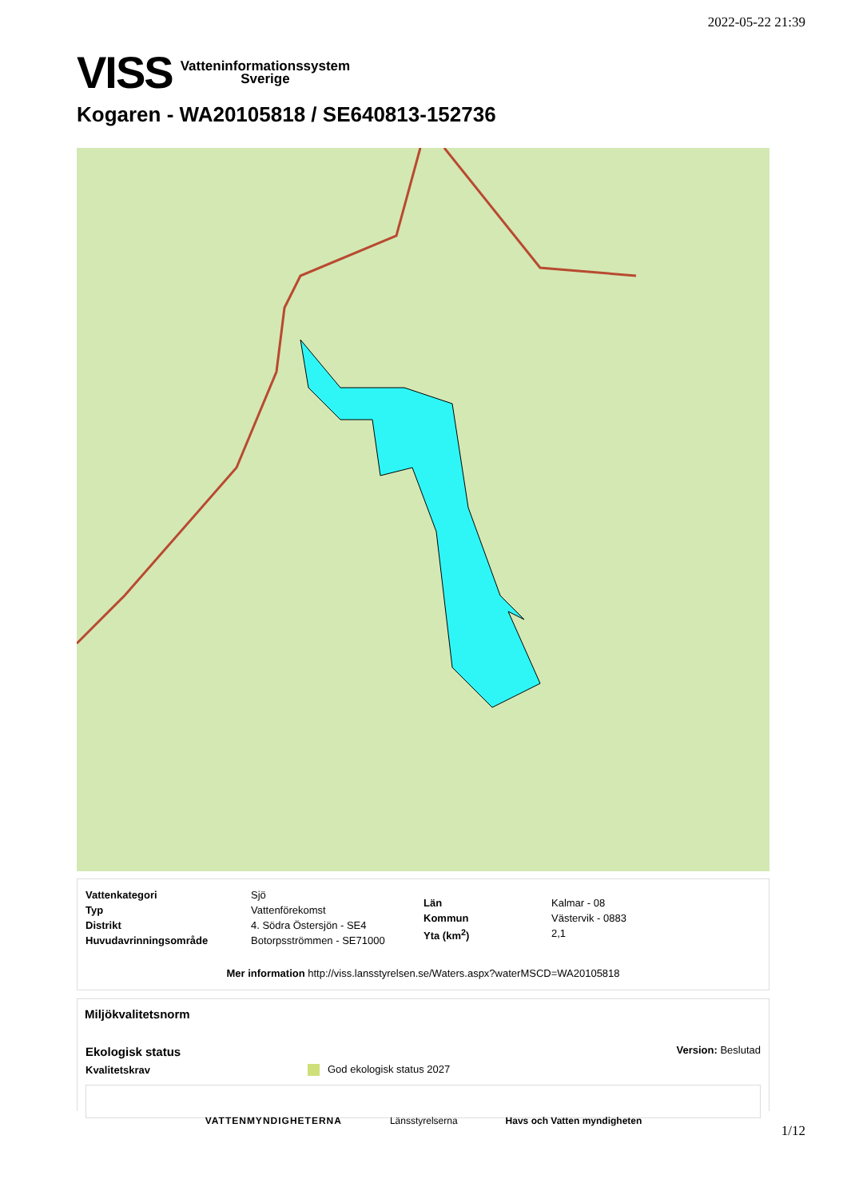2022-05-22 21:39
VISS Vatteninformationssystem
Sverige
Kogaren - WA20105818 / SE640813-152736
| Vattenkategori | Sjö |
| Typ | Vattenförekomst |
| Distrikt | 4. Södra Östersjön - SE4 |
| Huvudavrinningsområde | Botorpsströmmen - SE71000 |
| Län | Kalmar - 08 |
| Kommun | Västervik - 0883 |
| Yta (km<sup>2</sup>) | 2,1 |
Mer information http://viss.lansstyrelsen.se/Waters.aspx?waterMSCD=WA20105818
Miljökvalitetsnorm
Ekologisk status Version: Beslutad
Kvalitetskrav God ekologisk status 2027
VATTENMYNDIGHETERNA Länsstyrelserna Havs och Vatten myndigheten
1/12